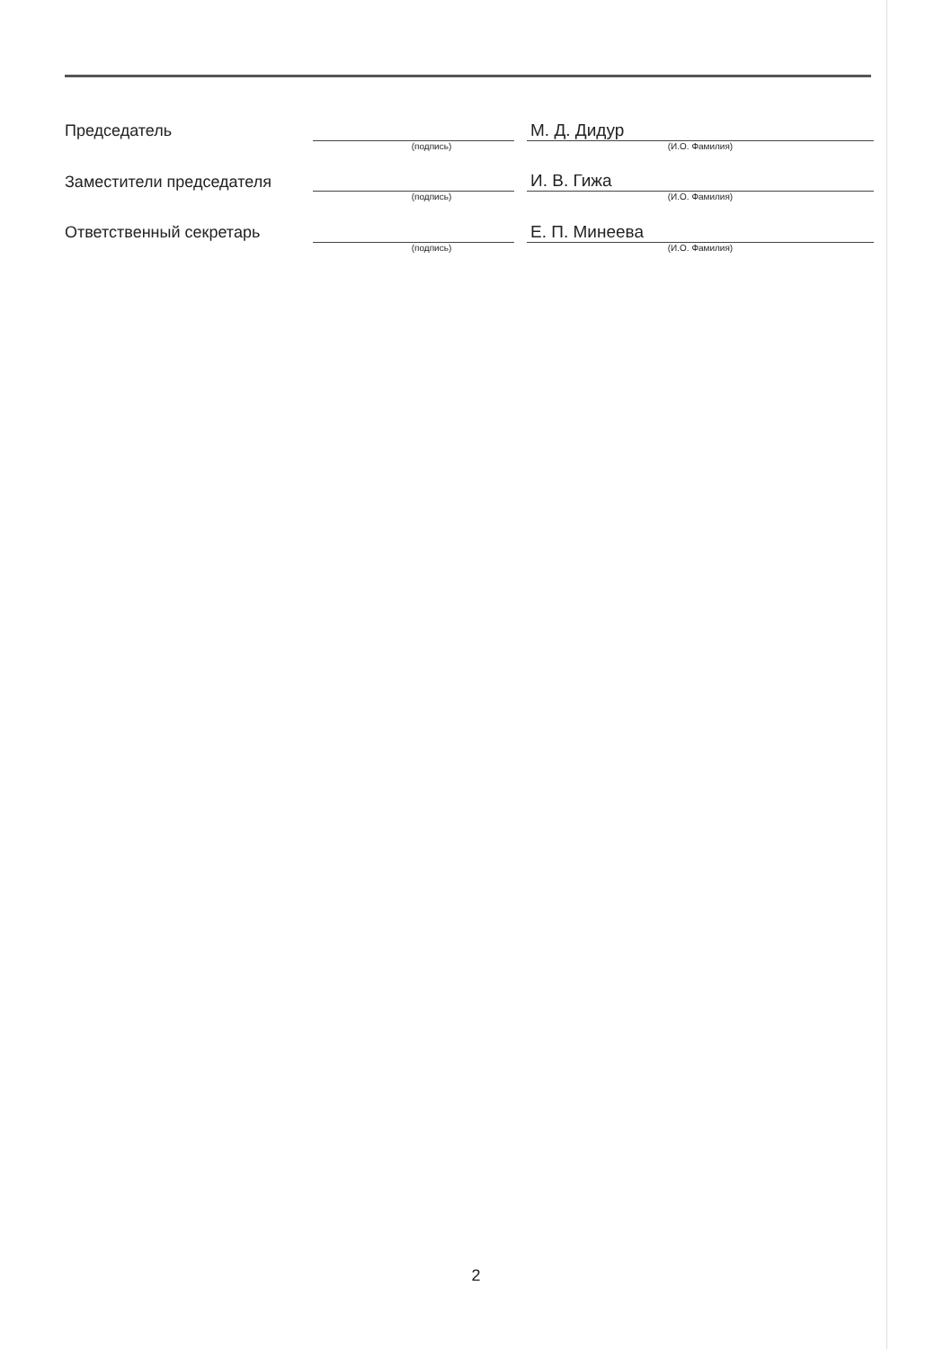| Председатель | | | М. Д. Дидур |
| | (подпись) | | (И.О. Фамилия) |
| Заместители председателя | | | И. В. Гижа |
| | (подпись) | | (И.О. Фамилия) |
| Ответственный секретарь | | | Е. П. Минеева |
| | (подпись) | | (И.О. Фамилия) |
2